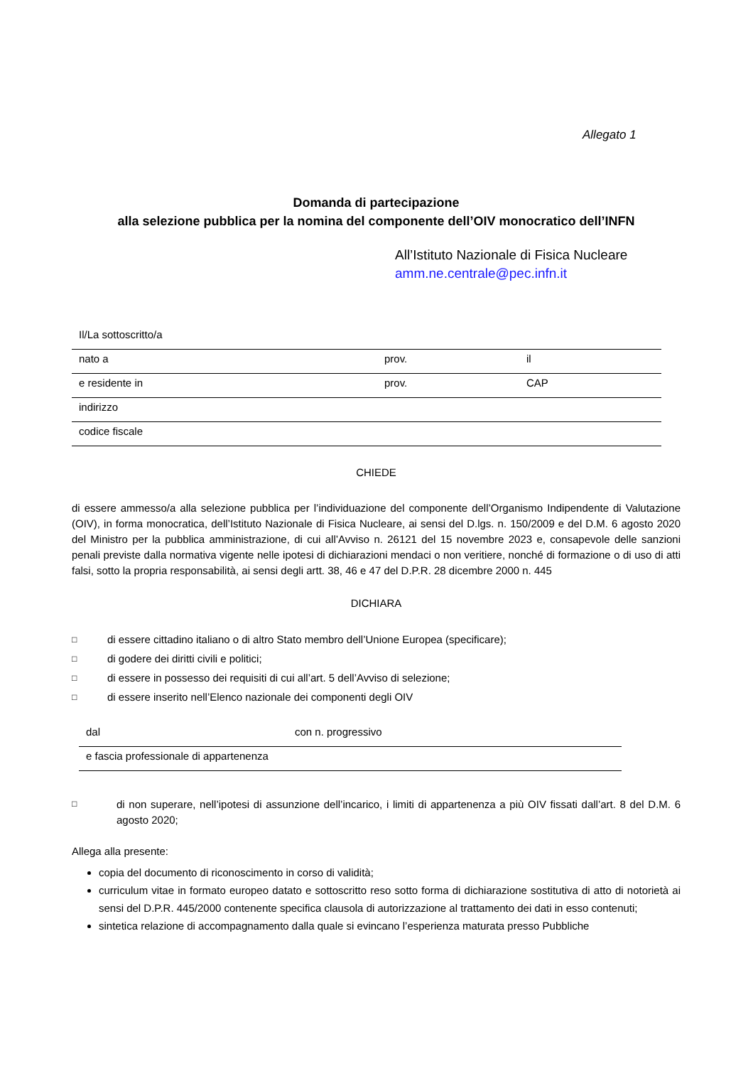Allegato 1
Domanda di partecipazione
alla selezione pubblica per la nomina del componente dell’OIV monocratico dell’INFN
All’Istituto Nazionale di Fisica Nucleare
amm.ne.centrale@pec.infn.it
| Il/La sottoscritto/a | | |
| nato a | prov. | il |
| e residente in | prov. | CAP |
| indirizzo | | |
| codice fiscale | | |
CHIEDE
di essere ammesso/a alla selezione pubblica per l’individuazione del componente dell’Organismo Indipendente di Valutazione (OIV), in forma monocratica, dell’Istituto Nazionale di Fisica Nucleare, ai sensi del D.lgs. n. 150/2009 e del D.M. 6 agosto 2020 del Ministro per la pubblica amministrazione, di cui all’Avviso n. 26121 del 15 novembre 2023 e, consapevole delle sanzioni penali previste dalla normativa vigente nelle ipotesi di dichiarazioni mendaci o non veritiere, nonché di formazione o di uso di atti falsi, sotto la propria responsabilità, ai sensi degli artt. 38, 46 e 47 del D.P.R. 28 dicembre 2000 n. 445
DICHIARA
□ di essere cittadino italiano o di altro Stato membro dell’Unione Europea (specificare);
□ di godere dei diritti civili e politici;
□ di essere in possesso dei requisiti di cui all’art. 5 dell’Avviso di selezione;
□ di essere inserito nell’Elenco nazionale dei componenti degli OIV
| dal | con n. progressivo |
| e fascia professionale di appartenenza | |
□
di non superare, nell’ipotesi di assunzione dell’incarico, i limiti di appartenenza a più OIV fissati dall’art. 8 del D.M. 6 agosto 2020;
Allega alla presente:
copia del documento di riconoscimento in corso di validità;
curriculum vitae in formato europeo datato e sottoscritto reso sotto forma di dichiarazione sostitutiva di atto di notorietà ai sensi del D.P.R. 445/2000 contenente specifica clausola di autorizzazione al trattamento dei dati in esso contenuti;
sintetica relazione di accompagnamento dalla quale si evincano l’esperienza maturata presso Pubbliche